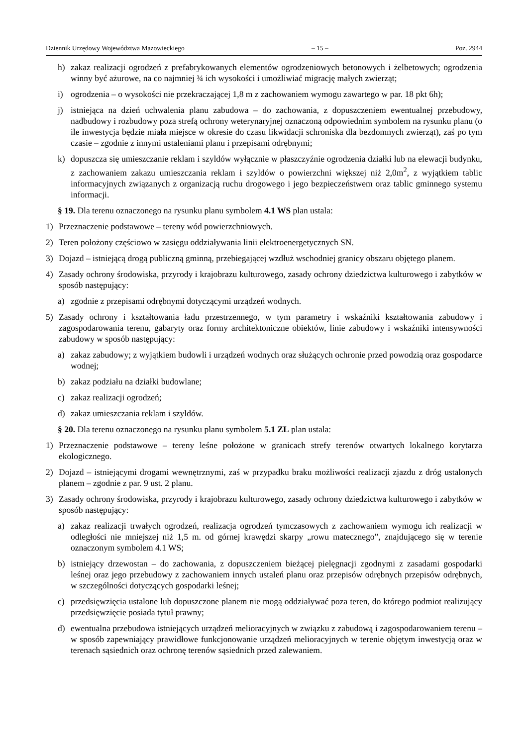Dziennik Urzędowy Województwa Mazowieckiego – 15 – Poz. 2944
h) zakaz realizacji ogrodzeń z prefabrykowanych elementów ogrodzeniowych betonowych i żelbetowych; ogrodzenia winny być ażurowe, na co najmniej ¾ ich wysokości i umożliwiać migrację małych zwierząt;
i) ogrodzenia – o wysokości nie przekraczającej 1,8 m z zachowaniem wymogu zawartego w par. 18 pkt 6h);
j) istniejąca na dzień uchwalenia planu zabudowa – do zachowania, z dopuszczeniem ewentualnej przebudowy, nadbudowy i rozbudowy poza strefą ochrony weterynaryjnej oznaczoną odpowiednim symbolem na rysunku planu (o ile inwestycja będzie miała miejsce w okresie do czasu likwidacji schroniska dla bezdomnych zwierząt), zaś po tym czasie – zgodnie z innymi ustaleniami planu i przepisami odrębnymi;
k) dopuszcza się umieszczanie reklam i szyldów wyłącznie w płaszczyźnie ogrodzenia działki lub na elewacji budynku, z zachowaniem zakazu umieszczania reklam i szyldów o powierzchni większej niż 2,0m<sup>2</sup>, z wyjątkiem tablic informacyjnych związanych z organizacją ruchu drogowego i jego bezpieczeństwem oraz tablic gminnego systemu informacji.
§ 19. Dla terenu oznaczonego na rysunku planu symbolem 4.1 WS plan ustala:
1) Przeznaczenie podstawowe – tereny wód powierzchniowych.
2) Teren położony częściowo w zasięgu oddziaływania linii elektroenergetycznych SN.
3) Dojazd – istniejącą drogą publiczną gminną, przebiegającej wzdłuż wschodniej granicy obszaru objętego planem.
4) Zasady ochrony środowiska, przyrody i krajobrazu kulturowego, zasady ochrony dziedzictwa kulturowego i zabytków w sposób następujący:
a) zgodnie z przepisami odrębnymi dotyczącymi urządzeń wodnych.
5) Zasady ochrony i kształtowania ładu przestrzennego, w tym parametry i wskaźniki kształtowania zabudowy i zagospodarowania terenu, gabaryty oraz formy architektoniczne obiektów, linie zabudowy i wskaźniki intensywności zabudowy w sposób następujący:
a) zakaz zabudowy; z wyjątkiem budowli i urządzeń wodnych oraz służących ochronie przed powodzią oraz gospodarce wodnej;
b) zakaz podziału na działki budowlane;
c) zakaz realizacji ogrodzeń;
d) zakaz umieszczania reklam i szyldów.
§ 20. Dla terenu oznaczonego na rysunku planu symbolem 5.1 ZL plan ustala:
1) Przeznaczenie podstawowe – tereny leśne położone w granicach strefy terenów otwartych lokalnego korytarza ekologicznego.
2) Dojazd – istniejącymi drogami wewnętrznymi, zaś w przypadku braku możliwości realizacji zjazdu z dróg ustalonych planem – zgodnie z par. 9 ust. 2 planu.
3) Zasady ochrony środowiska, przyrody i krajobrazu kulturowego, zasady ochrony dziedzictwa kulturowego i zabytków w sposób następujący:
a) zakaz realizacji trwałych ogrodzeń, realizacja ogrodzeń tymczasowych z zachowaniem wymogu ich realizacji w odległości nie mniejszej niż 1,5 m. od górnej krawędzi skarpy „rowu matecznego”, znajdującego się w terenie oznaczonym symbolem 4.1 WS;
b) istniejący drzewostan – do zachowania, z dopuszczeniem bieżącej pielęgnacji zgodnymi z zasadami gospodarki leśnej oraz jego przebudowy z zachowaniem innych ustaleń planu oraz przepisów odrębnych przepisów odrębnych, w szczególności dotyczących gospodarki leśnej;
c) przedsięwzięcia ustalone lub dopuszczone planem nie mogą oddziaływać poza teren, do którego podmiot realizujący przedsięwzięcie posiada tytuł prawny;
d) ewentualna przebudowa istniejących urządzeń melioracyjnych w związku z zabudową i zagospodarowaniem terenu – w sposób zapewniający prawidłowe funkcjonowanie urządzeń melioracyjnych w terenie objętym inwestycją oraz w terenach sąsiednich oraz ochronę terenów sąsiednich przed zalewaniem.